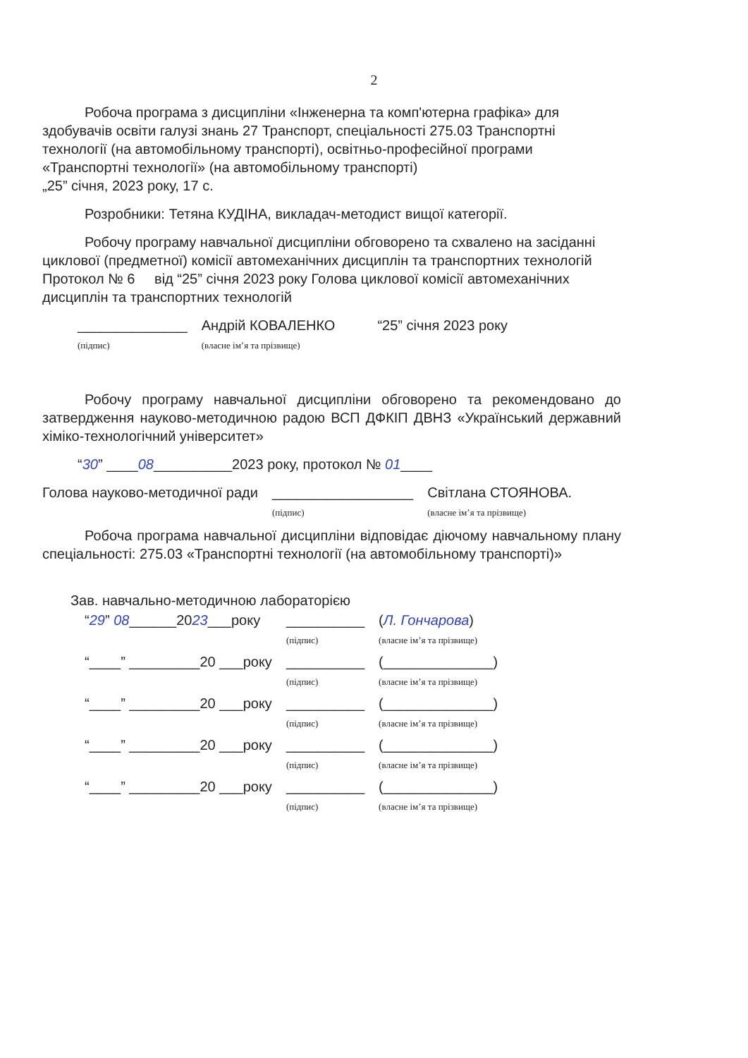2
Робоча програма з дисципліни «Інженерна та комп'ютерна графіка» для здобувачів освіти галузі знань 27 Транспорт, спеціальності 275.03 Транспортні технології (на автомобільному транспорті), освітньо-професійної програми «Транспортні технології» (на автомобільному транспорті)
„25” січня, 2023 року, 17 с.
Розробники: Тетяна КУДІНА, викладач-методист вищої категорії.
Робочу програму навчальної дисципліни обговорено та схвалено на засіданні циклової (предметної) комісії автомеханічних дисциплін та транспортних технологій Протокол № 6 від “25” січня 2023 року Голова циклової комісії автомеханічних дисциплін та транспортних технологій
______________
(підпис)
Андрій КОВАЛЕНКО
(власне ім’я та прізвище)
“25” січня 2023 року
Робочу програму навчальної дисципліни обговорено та рекомендовано до затвердження науково-методичною радою ВСП ДФКІП ДВНЗ «Український державний хіміко-технологічний університет»
“30” ____08__________2023 року, протокол № 01____
Голова науково-методичної ради __________________
(підпис)
Світлана СТОЯНОВА.
(власне ім’я та прізвище)
Робоча програма навчальної дисципліни відповідає діючому навчальному плану спеціальності: 275.03 «Транспортні технології (на автомобільному транспорті)»
Зав. навчально-методичною лабораторією
| “ 29 ” 08 ______20 23 ___року | __________ (підпис) | ( Л. Гончарова ) (власне ім’я та прізвище) |
| “____” _________20 ___року | __________ (підпис) | (______________) (власне ім’я та прізвище) |
| “____” _________20 ___року | __________ (підпис) | (______________) (власне ім’я та прізвище) |
| “____” _________20 ___року | __________ (підпис) | (______________) (власне ім’я та прізвище) |
| “____” _________20 ___року | __________ (підпис) | (______________) (власне ім’я та прізвище) |